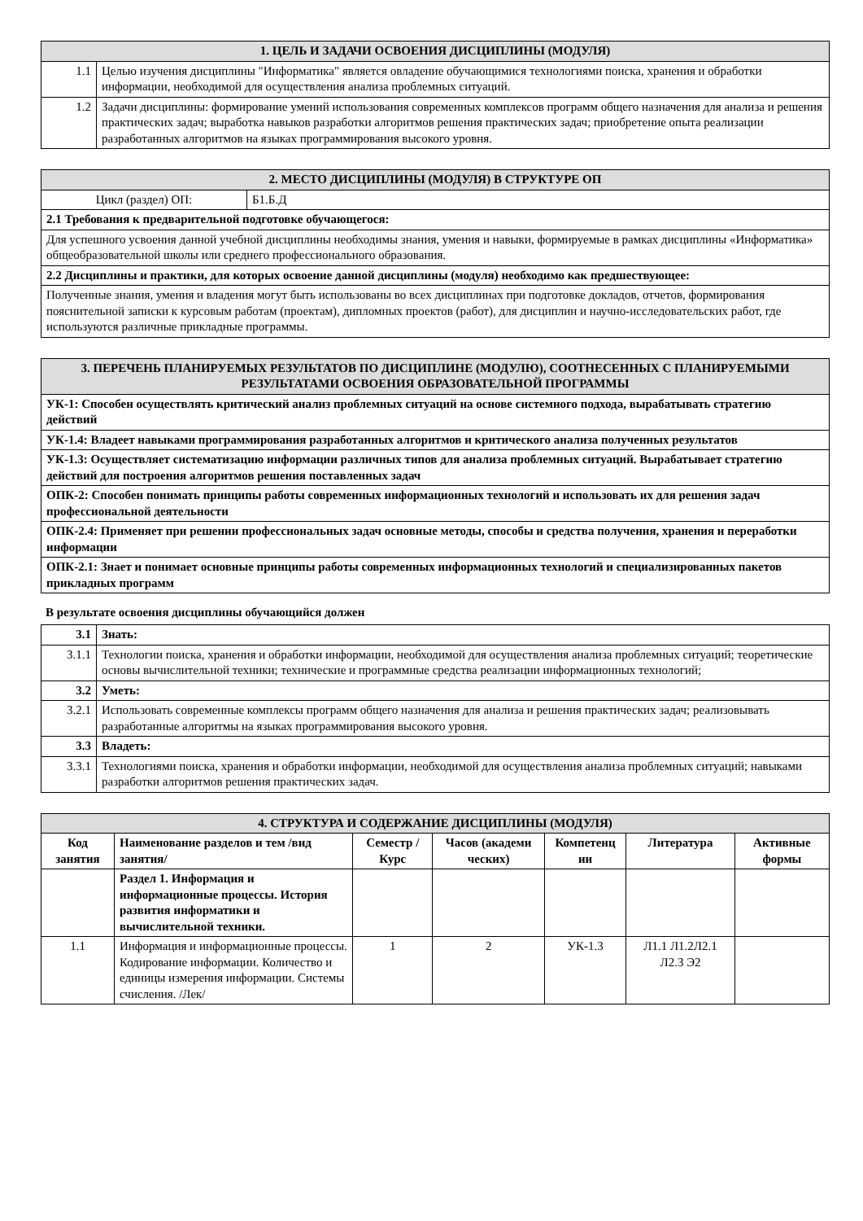| 1. ЦЕЛЬ И ЗАДАЧИ ОСВОЕНИЯ ДИСЦИПЛИНЫ (МОДУЛЯ) | |
| 1.1 | Целью изучения дисциплины "Информатика" является овладение обучающимися технологиями поиска, хранения и обработки информации, необходимой для осуществления анализа проблемных ситуаций. |
| 1.2 | Задачи дисциплины: формирование умений использования современных комплексов программ общего назначения для анализа и решения практических задач; выработка навыков разработки алгоритмов решения практических задач; приобретение опыта реализации разработанных алгоритмов на языках программирования высокого уровня. |
| 2. МЕСТО ДИСЦИПЛИНЫ (МОДУЛЯ) В СТРУКТУРЕ ОП | |
| Цикл (раздел) ОП: | Б1.Б.Д |
| 2.1 Требования к предварительной подготовке обучающегося: | |
| Для успешного усвоения данной учебной дисциплины необходимы знания, умения и навыки, формируемые в рамках дисциплины «Информатика» общеобразовательной школы или среднего профессионального образования. | |
| 2.2 Дисциплины и практики, для которых освоение данной дисциплины (модуля) необходимо как предшествующее: | |
| Полученные знания, умения и владения могут быть использованы во всех дисциплинах при подготовке докладов, отчетов, формирования пояснительной записки к курсовым работам (проектам), дипломных проектов (работ), для дисциплин и научно-исследовательских работ, где используются различные прикладные программы. | |
| 3. ПЕРЕЧЕНЬ ПЛАНИРУЕМЫХ РЕЗУЛЬТАТОВ ПО ДИСЦИПЛИНЕ (МОДУЛЮ), СООТНЕСЕННЫХ С ПЛАНИРУЕМЫМИ РЕЗУЛЬТАТАМИ ОСВОЕНИЯ ОБРАЗОВАТЕЛЬНОЙ ПРОГРАММЫ |
| УК-1: Способен осуществлять критический анализ проблемных ситуаций на основе системного подхода, вырабатывать стратегию действий |
| УК-1.4: Владеет навыками программирования разработанных алгоритмов и критического анализа полученных результатов |
| УК-1.3: Осуществляет систематизацию информации различных типов для анализа проблемных ситуаций. Вырабатывает стратегию действий для построения алгоритмов решения поставленных задач |
| ОПК-2: Способен понимать принципы работы современных информационных технологий и использовать их для решения задач профессиональной деятельности |
| ОПК-2.4: Применяет при решении профессиональных задач основные методы, способы и средства получения, хранения и переработки информации |
| ОПК-2.1: Знает и понимает основные принципы работы современных информационных технологий и специализированных пакетов прикладных программ |
В результате освоения дисциплины обучающийся должен
| 3.1 | Знать: |
| 3.1.1 | Технологии поиска, хранения и обработки информации, необходимой для осуществления анализа проблемных ситуаций; теоретические основы вычислительной техники; технические и программные средства реализации информационных технологий; |
| 3.2 | Уметь: |
| 3.2.1 | Использовать современные комплексы программ общего назначения для анализа и решения практических задач; реализовывать разработанные алгоритмы на языках программирования высокого уровня. |
| 3.3 | Владеть: |
| 3.3.1 | Технологиями поиска, хранения и обработки информации, необходимой для осуществления анализа проблемных ситуаций; навыками разработки алгоритмов решения практических задач. |
| 4. СТРУКТУРА И СОДЕРЖАНИЕ ДИСЦИПЛИНЫ (МОДУЛЯ) | | | | | | |
| Код занятия | Наименование разделов и тем /вид занятия/ | Семестр / Курс | Часов (академи ческих) | Компетенц ии | Литература | Активные формы |
| | Раздел 1. Информация и информационные процессы. История развития информатики и вычислительной техники. | | | | | |
| 1.1 | Информация и информационные процессы. Кодирование информации. Количество и единицы измерения информации. Системы счисления. /Лек/ | 1 | 2 | УК-1.3 | Л1.1 Л1.2Л2.1 Л2.3 Э2 | |